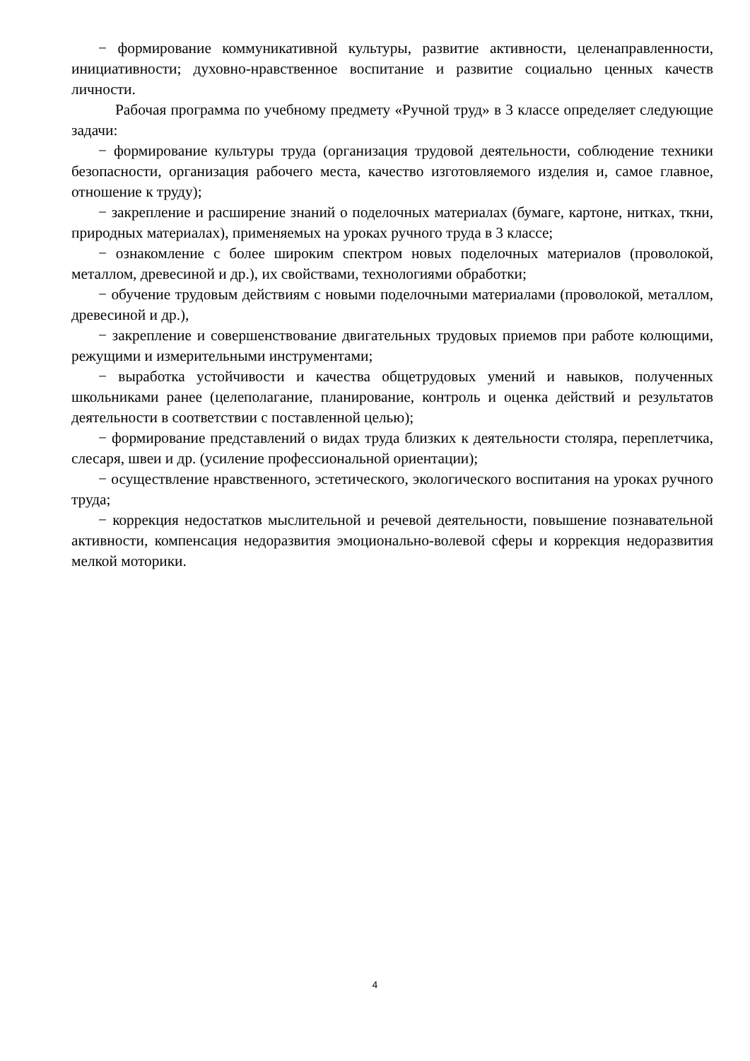− формирование коммуникативной культуры, развитие активности, целенаправленности, инициативности; духовно-нравственное воспитание и развитие социально ценных качеств личности.
Рабочая программа по учебному предмету «Ручной труд» в 3 классе определяет следующие задачи:
− формирование культуры труда (организация трудовой деятельности, соблюдение техники безопасности, организация рабочего места, качество изготовляемого изделия и, самое главное, отношение к труду);
− закрепление и расширение знаний о поделочных материалах (бумаге, картоне, нитках, ткни, природных материалах), применяемых на уроках ручного труда в 3 классе;
− ознакомление с более широким спектром новых поделочных материалов (проволокой, металлом, древесиной и др.), их свойствами, технологиями обработки;
− обучение трудовым действиям с новыми поделочными материалами (проволокой, металлом, древесиной и др.),
− закрепление и совершенствование двигательных трудовых приемов при работе колющими, режущими и измерительными инструментами;
− выработка устойчивости и качества общетрудовых умений и навыков, полученных школьниками ранее (целеполагание, планирование, контроль и оценка действий и результатов деятельности в соответствии с поставленной целью);
− формирование представлений о видах труда близких к деятельности столяра, переплетчика, слесаря, швеи и др. (усиление профессиональной ориентации);
− осуществление нравственного, эстетического, экологического воспитания на уроках ручного труда;
− коррекция недостатков мыслительной и речевой деятельности, повышение познавательной активности, компенсация недоразвития эмоционально-волевой сферы и коррекция недоразвития мелкой моторики.
4